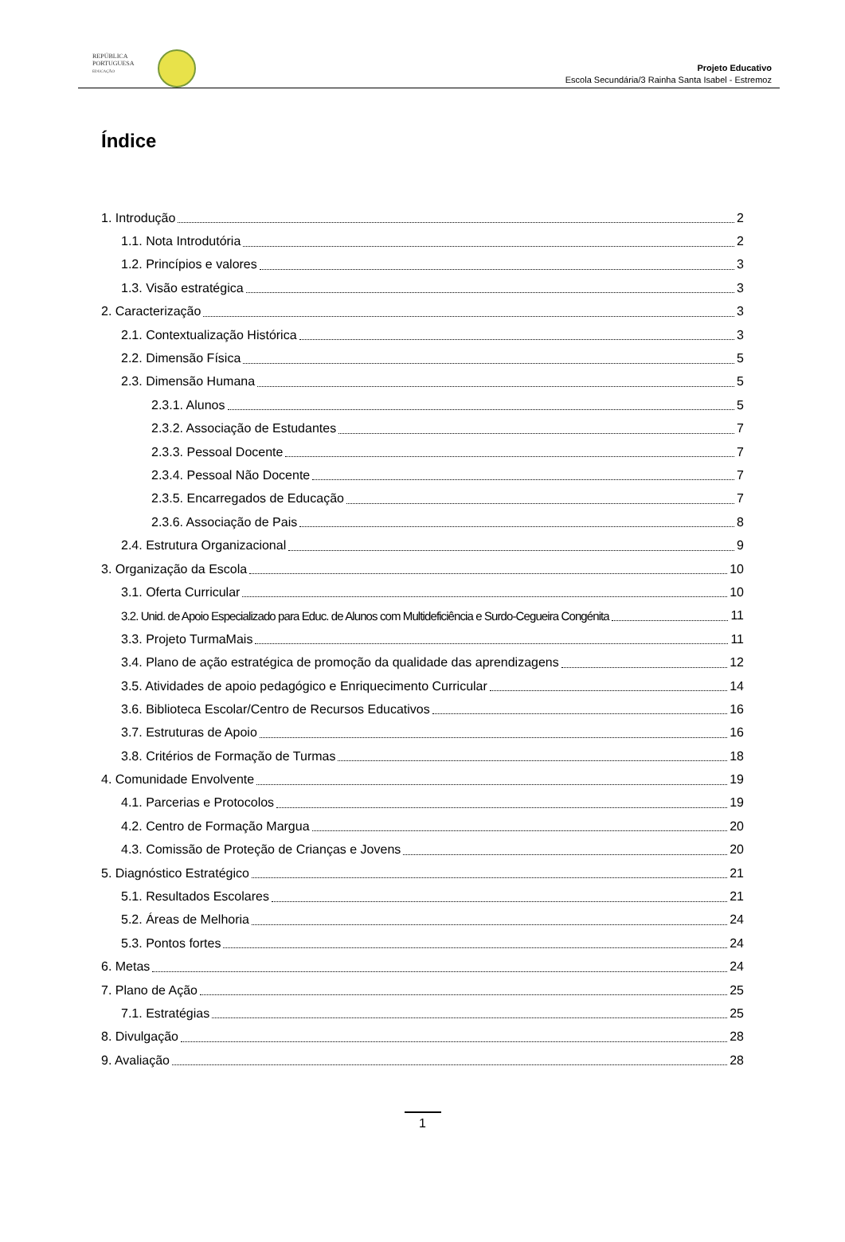REPÚBLICA
PORTUGUESA
EDUCAÇÃO
Projeto Educativo
Escola Secundária/3 Rainha Santa Isabel - Estremoz
Índice
1. Introdução 2
1.1. Nota Introdutória 2
1.2. Princípios e valores 3
1.3. Visão estratégica 3
2. Caracterização 3
2.1. Contextualização Histórica 3
2.2. Dimensão Física 5
2.3. Dimensão Humana 5
2.3.1. Alunos 5
2.3.2. Associação de Estudantes 7
2.3.3. Pessoal Docente 7
2.3.4. Pessoal Não Docente 7
2.3.5. Encarregados de Educação 7
2.3.6. Associação de Pais 8
2.4. Estrutura Organizacional 9
3. Organização da Escola 10
3.1. Oferta Curricular 10
3.2. Unid. de Apoio Especializado para Educ. de Alunos com Multideficiência e Surdo-Cegueira Congénita 11
3.3. Projeto TurmaMais 11
3.4. Plano de ação estratégica de promoção da qualidade das aprendizagens 12
3.5. Atividades de apoio pedagógico e Enriquecimento Curricular 14
3.6. Biblioteca Escolar/Centro de Recursos Educativos 16
3.7. Estruturas de Apoio 16
3.8. Critérios de Formação de Turmas 18
4. Comunidade Envolvente 19
4.1. Parcerias e Protocolos 19
4.2. Centro de Formação Margua 20
4.3. Comissão de Proteção de Crianças e Jovens 20
5. Diagnóstico Estratégico 21
5.1. Resultados Escolares 21
5.2. Áreas de Melhoria 24
5.3. Pontos fortes 24
6. Metas 24
7. Plano de Ação 25
7.1. Estratégias 25
8. Divulgação 28
9. Avaliação 28
1